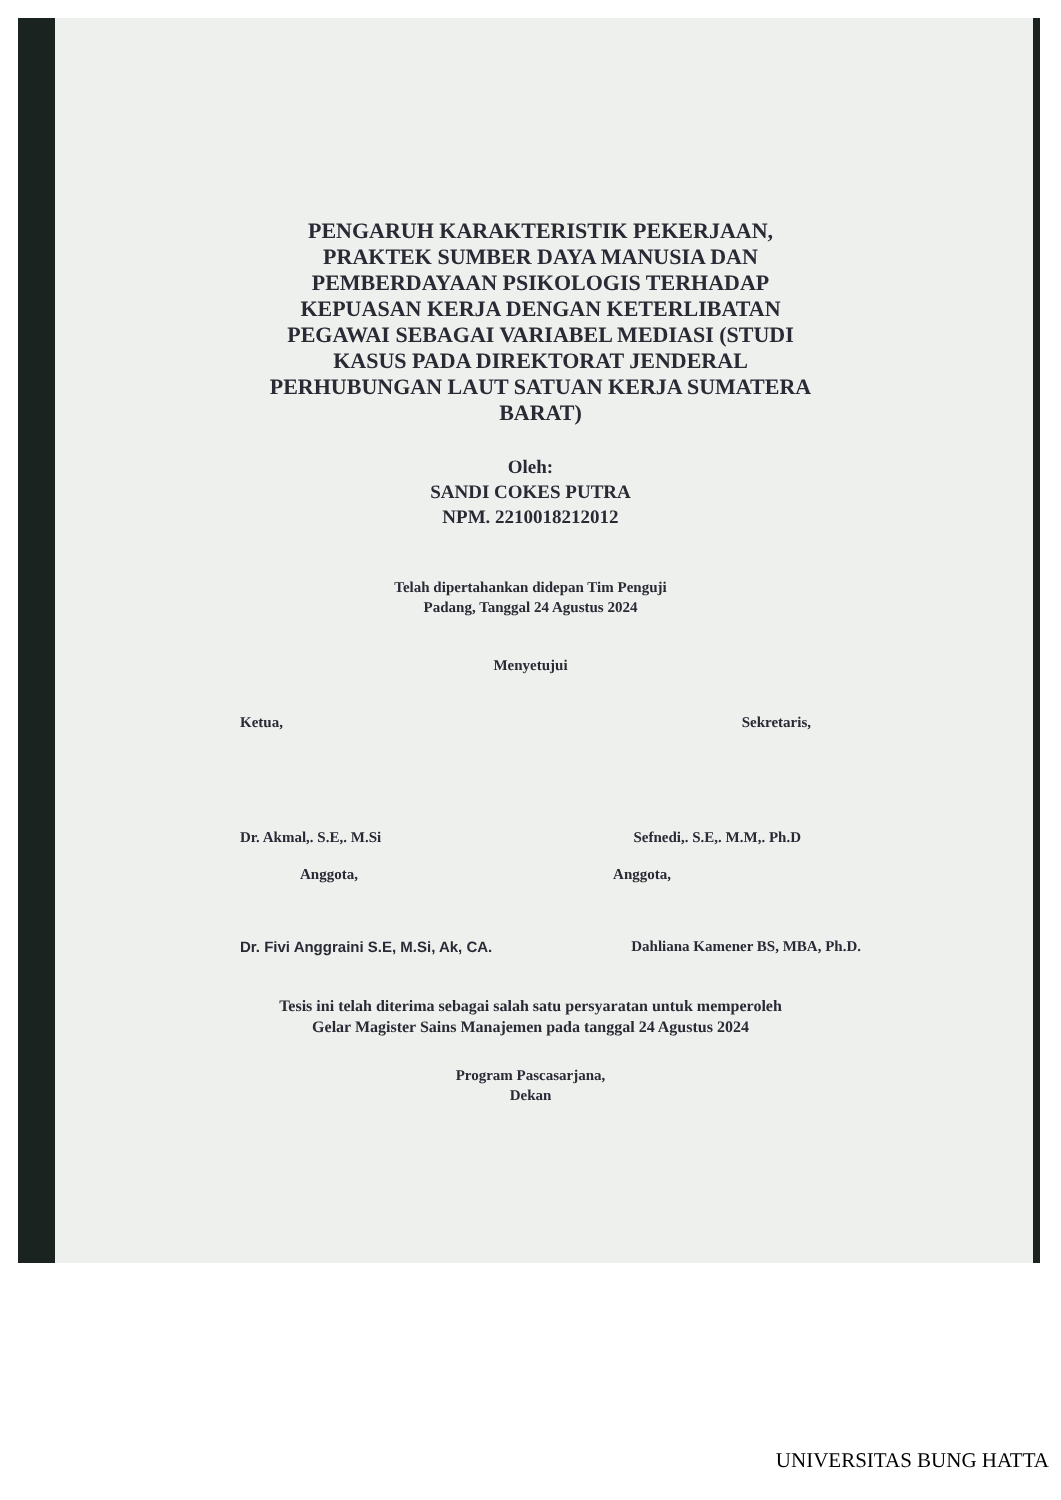PENGARUH KARAKTERISTIK PEKERJAAN, PRAKTEK SUMBER DAYA MANUSIA DAN PEMBERDAYAAN PSIKOLOGIS TERHADAP KEPUASAN KERJA DENGAN KETERLIBATAN PEGAWAI SEBAGAI VARIABEL MEDIASI (STUDI KASUS PADA DIREKTORAT JENDERAL PERHUBUNGAN LAUT SATUAN KERJA SUMATERA BARAT)
Oleh:
SANDI COKES PUTRA
NPM. 2210018212012
Telah dipertahankan didepan Tim Penguji
Padang, Tanggal 24 Agustus 2024
Menyetujui
Ketua, Sekretaris,
Dr. Akmal,. S.E,. M.Si Sefnedi,. S.E,. M.M,. Ph.D
Anggota, Anggota,
Dr. Fivi Anggraini S.E, M.Si, Ak, CA. Dahliana Kamener BS, MBA, Ph.D.
Tesis ini telah diterima sebagai salah satu persyaratan untuk memperoleh
Gelar Magister Sains Manajemen pada tanggal 24 Agustus 2024
Program Pascasarjana,
Dekan
UNIVERSITAS BUNG HATTA